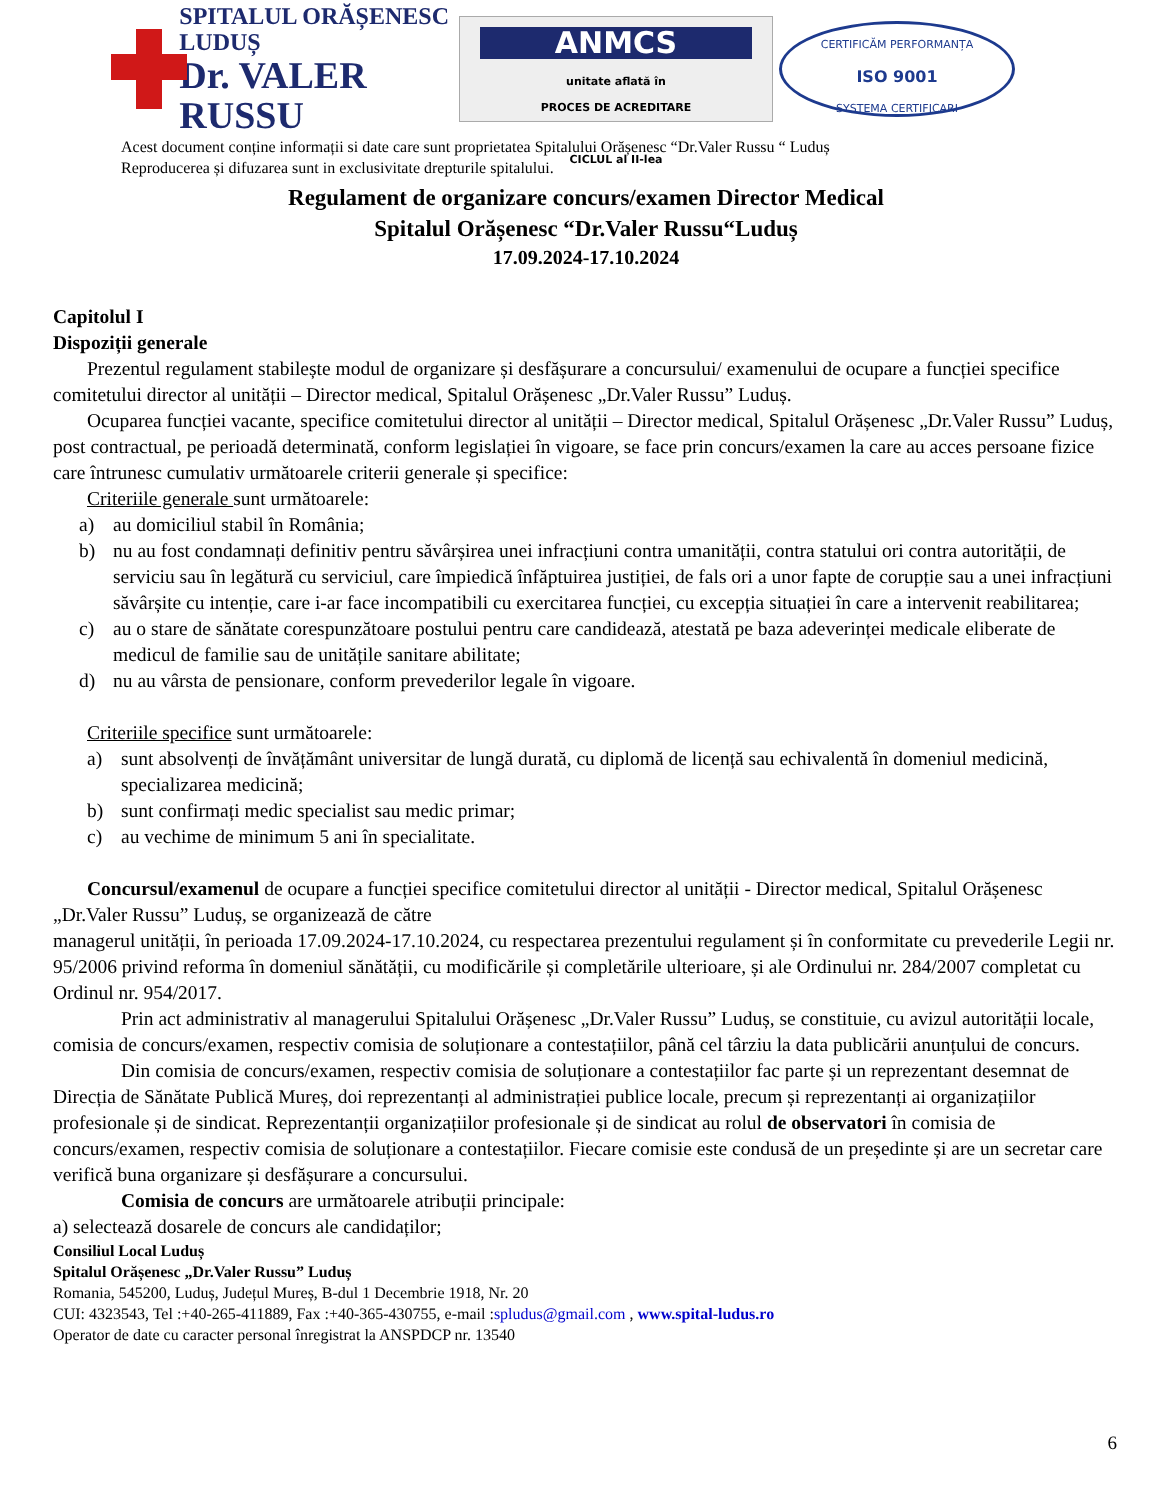SPITALUL ORĂȘENESC LUDUȘ
Dr. VALER RUSSU
ANMCS
unitate aflată în
PROCES DE ACREDITARE
CICLUL al II-lea
CERTIFICĂM PERFORMANȚA
ISO 9001
SYSTEMA CERTIFICARI
Acest document conține informații si date care sunt proprietatea Spitalului Orășenesc “Dr.Valer Russu “ Luduș
Reproducerea și difuzarea sunt in exclusivitate drepturile spitalului.
Regulament de organizare concurs/examen Director Medical
Spitalul Orășenesc “Dr.Valer Russu“Luduș
17.09.2024-17.10.2024
Capitolul I
Dispoziții generale
Prezentul regulament stabilește modul de organizare și desfășurare a concursului/ examenului de ocupare a funcției specifice comitetului director al unității – Director medical, Spitalul Orășenesc „Dr.Valer Russu” Luduș.
Ocuparea funcției vacante, specifice comitetului director al unității – Director medical, Spitalul Orășenesc „Dr.Valer Russu” Luduș, post contractual, pe perioadă determinată, conform legislației în vigoare, se face prin concurs/examen la care au acces persoane fizice care întrunesc cumulativ următoarele criterii generale și specifice:
Criteriile generale sunt următoarele:
a) au domiciliul stabil în România;
b) nu au fost condamnați definitiv pentru săvârșirea unei infracțiuni contra umanității, contra statului ori contra autorității, de serviciu sau în legătură cu serviciul, care împiedică înfăptuirea justiției, de fals ori a unor fapte de corupție sau a unei infracțiuni săvârșite cu intenție, care i-ar face incompatibili cu exercitarea funcției, cu excepția situației în care a intervenit reabilitarea;
c) au o stare de sănătate corespunzătoare postului pentru care candidează, atestată pe baza adeverinței medicale eliberate de medicul de familie sau de unitățile sanitare abilitate;
d) nu au vârsta de pensionare, conform prevederilor legale în vigoare.
Criteriile specifice sunt următoarele:
a) sunt absolvenți de învățământ universitar de lungă durată, cu diplomă de licență sau echivalentă în domeniul medicină, specializarea medicină;
b) sunt confirmați medic specialist sau medic primar;
c) au vechime de minimum 5 ani în specialitate.
Concursul/examenul de ocupare a funcției specifice comitetului director al unității - Director medical, Spitalul Orășenesc „Dr.Valer Russu” Luduș, se organizează de către
managerul unității, în perioada 17.09.2024-17.10.2024, cu respectarea prezentului regulament și în conformitate cu prevederile Legii nr. 95/2006 privind reforma în domeniul sănătății, cu modificările și completările ulterioare, și ale Ordinului nr. 284/2007 completat cu Ordinul nr. 954/2017.
Prin act administrativ al managerului Spitalului Orășenesc „Dr.Valer Russu” Luduș, se constituie, cu avizul autorității locale, comisia de concurs/examen, respectiv comisia de soluționare a contestațiilor, până cel târziu la data publicării anunțului de concurs.
Din comisia de concurs/examen, respectiv comisia de soluționare a contestațiilor fac parte și un reprezentant desemnat de Direcția de Sănătate Publică Mureș, doi reprezentanți al administrației publice locale, precum și reprezentanți ai organizațiilor profesionale și de sindicat. Reprezentanții organizațiilor profesionale și de sindicat au rolul de observatori în comisia de concurs/examen, respectiv comisia de soluționare a contestațiilor. Fiecare comisie este condusă de un președinte și are un secretar care verifică buna organizare și desfășurare a concursului.
Comisia de concurs are următoarele atribuții principale:
a) selectează dosarele de concurs ale candidaților;
Consiliul Local Luduș
Spitalul Orășenesc „Dr.Valer Russu” Luduș
Romania, 545200, Luduș, Județul Mureș, B-dul 1 Decembrie 1918, Nr. 20
CUI: 4323543, Tel :+40-265-411889, Fax :+40-365-430755, e-mail :spludus@gmail.com , www.spital-ludus.ro
Operator de date cu caracter personal înregistrat la ANSPDCP nr. 13540
6